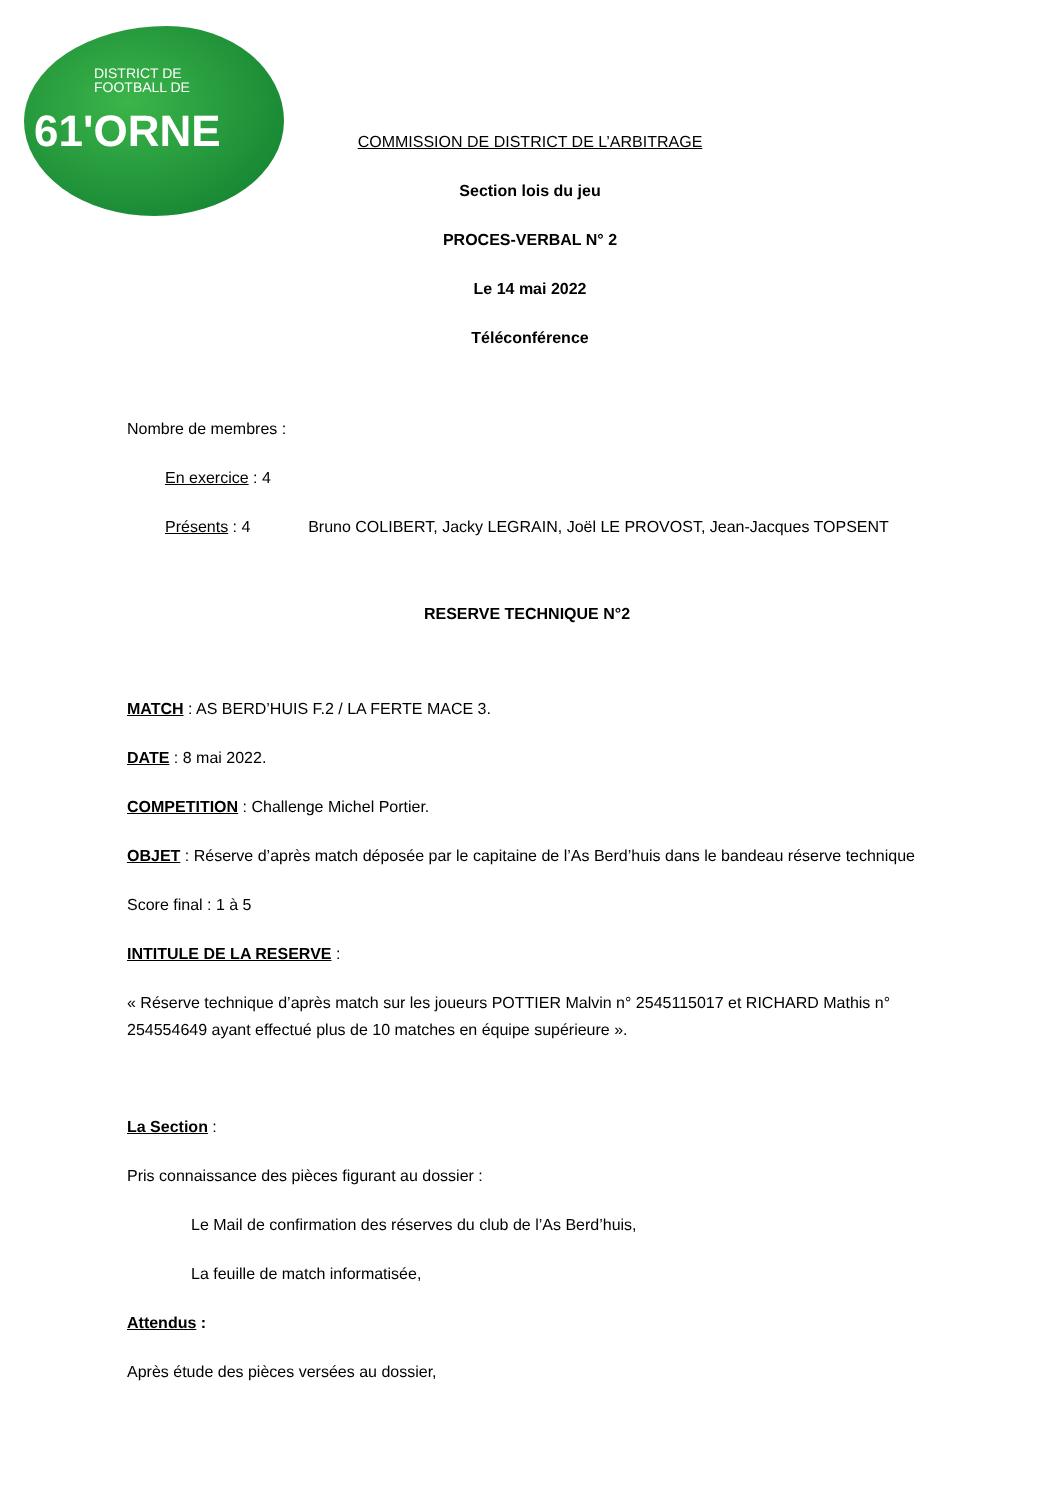DISTRICT DE
FOOTBALL DE
61'ORNE
COMMISSION DE DISTRICT DE L’ARBITRAGE
Section lois du jeu
PROCES-VERBAL N° 2
Le 14 mai 2022
Téléconférence
Nombre de membres :
En exercice : 4
Présents : 4 Bruno COLIBERT, Jacky LEGRAIN, Joël LE PROVOST, Jean-Jacques TOPSENT
RESERVE TECHNIQUE N°2
MATCH : AS BERD’HUIS F.2 / LA FERTE MACE 3.
DATE : 8 mai 2022.
COMPETITION : Challenge Michel Portier.
OBJET : Réserve d’après match déposée par le capitaine de l’As Berd’huis dans le bandeau réserve technique
Score final : 1 à 5
INTITULE DE LA RESERVE :
« Réserve technique d’après match sur les joueurs POTTIER Malvin n° 2545115017 et RICHARD Mathis n° 254554649 ayant effectué plus de 10 matches en équipe supérieure ».
La Section :
Pris connaissance des pièces figurant au dossier :
Le Mail de confirmation des réserves du club de l’As Berd’huis,
La feuille de match informatisée,
Attendus :
Après étude des pièces versées au dossier,